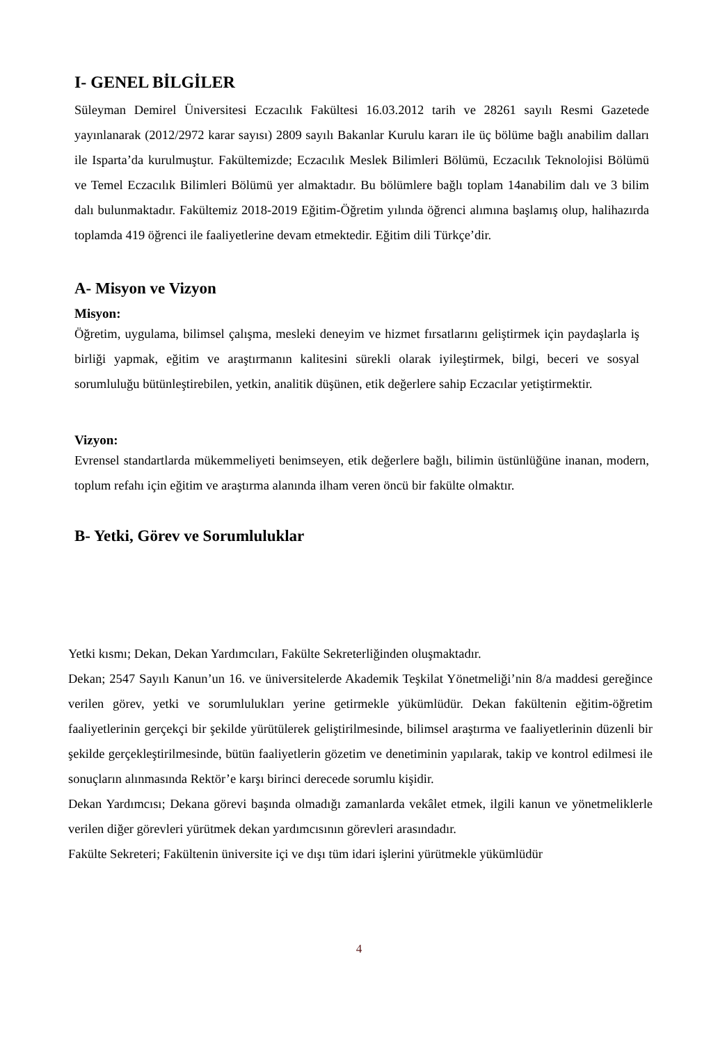I- GENEL BİLGİLER
Süleyman Demirel Üniversitesi Eczacılık Fakültesi 16.03.2012 tarih ve 28261 sayılı Resmi Gazetede yayınlanarak (2012/2972 karar sayısı) 2809 sayılı Bakanlar Kurulu kararı ile üç bölüme bağlı anabilim dalları ile Isparta’da kurulmuştur. Fakültemizde; Eczacılık Meslek Bilimleri Bölümü, Eczacılık Teknolojisi Bölümü ve Temel Eczacılık Bilimleri Bölümü yer almaktadır. Bu bölümlere bağlı toplam 14anabilim dalı ve 3 bilim dalı bulunmaktadır. Fakültemiz 2018-2019 Eğitim-Öğretim yılında öğrenci alımına başlamış olup, halihazırda toplamda 419 öğrenci ile faaliyetlerine devam etmektedir. Eğitim dili Türkçe’dir.
A- Misyon ve Vizyon
Misyon:
Öğretim, uygulama, bilimsel çalışma, mesleki deneyim ve hizmet fırsatlarını geliştirmek için paydaşlarla iş birliği yapmak, eğitim ve araştırmanın kalitesini sürekli olarak iyileştirmek, bilgi, beceri ve sosyal sorumluluğu bütünleştirebilen, yetkin, analitik düşünen, etik değerlere sahip Eczacılar yetiştirmektir.
Vizyon:
Evrensel standartlarda mükemmeliyeti benimseyen, etik değerlere bağlı, bilimin üstünlüğüne inanan, modern, toplum refahı için eğitim ve araştırma alanında ilham veren öncü bir fakülte olmaktır.
B- Yetki, Görev ve Sorumluluklar
Yetki kısmı; Dekan, Dekan Yardımcıları, Fakülte Sekreterliğinden oluşmaktadır.
Dekan; 2547 Sayılı Kanun’un 16. ve üniversitelerde Akademik Teşkilat Yönetmeliği’nin 8/a maddesi gereğince verilen görev, yetki ve sorumlulukları yerine getirmekle yükümlüdür. Dekan fakültenin eğitim-öğretim faaliyetlerinin gerçekçi bir şekilde yürütülerek geliştirilmesinde, bilimsel araştırma ve faaliyetlerinin düzenli bir şekilde gerçekleştirilmesinde, bütün faaliyetlerin gözetim ve denetiminin yapılarak, takip ve kontrol edilmesi ile sonuçların alınmasında Rektör’e karşı birinci derecede sorumlu kişidir.
Dekan Yardımcısı; Dekana görevi başında olmadığı zamanlarda vekâlet etmek, ilgili kanun ve yönetmeliklerle verilen diğer görevleri yürütmek dekan yardımcısının görevleri arasındadır.
Fakülte Sekreteri; Fakültenin üniversite içi ve dışı tüm idari işlerini yürütmekle yükümlüdür
4